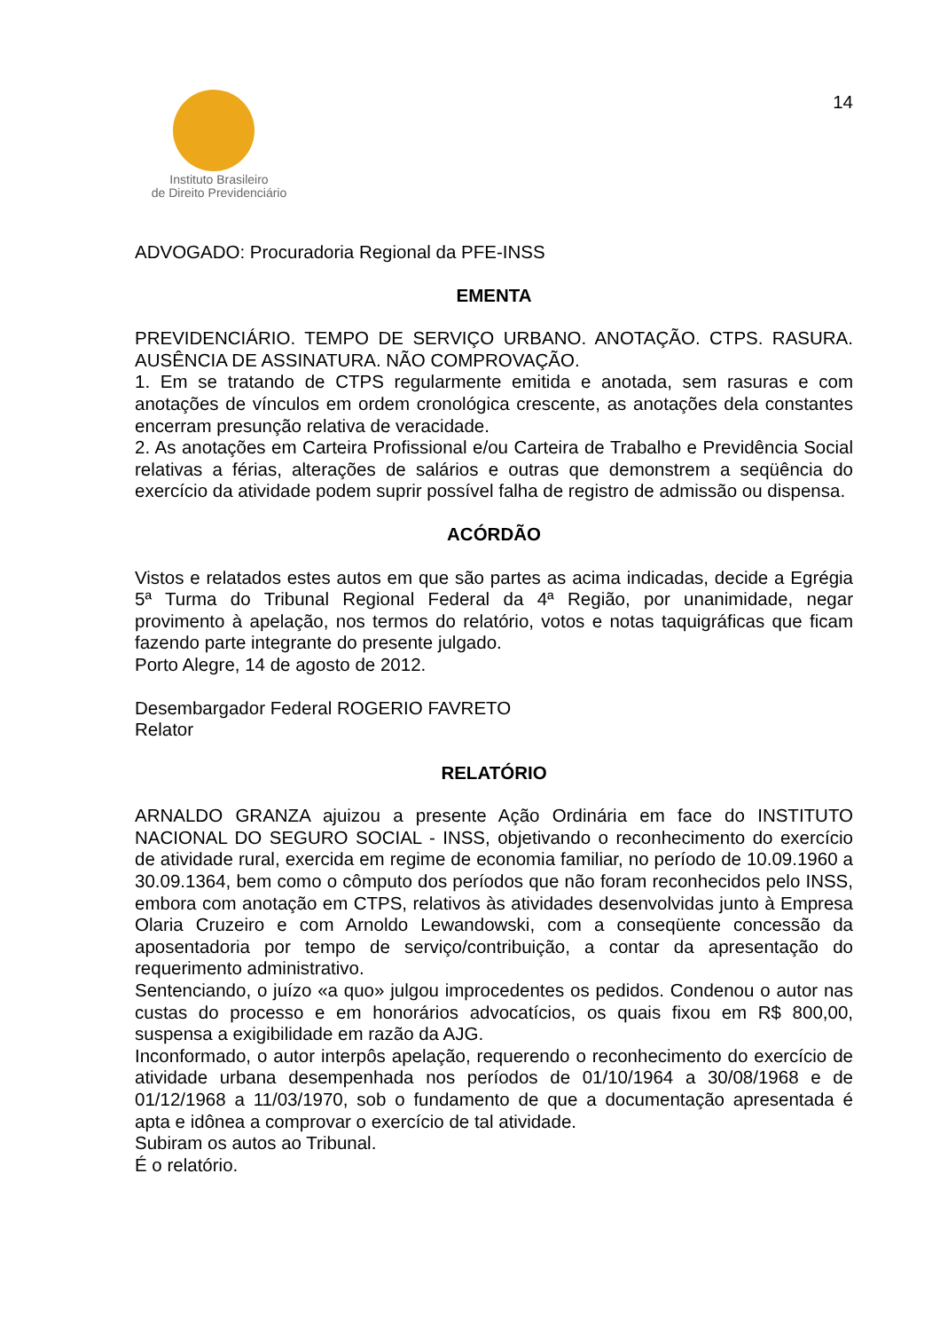Instituto Brasileiro
de Direito Previdenciário
14
ADVOGADO: Procuradoria Regional da PFE-INSS
EMENTA
PREVIDENCIÁRIO. TEMPO DE SERVIÇO URBANO. ANOTAÇÃO. CTPS. RASURA. AUSÊNCIA DE ASSINATURA. NÃO COMPROVAÇÃO.
1. Em se tratando de CTPS regularmente emitida e anotada, sem rasuras e com anotações de vínculos em ordem cronológica crescente, as anotações dela constantes encerram presunção relativa de veracidade.
2. As anotações em Carteira Profissional e/ou Carteira de Trabalho e Previdência Social relativas a férias, alterações de salários e outras que demonstrem a seqüência do exercício da atividade podem suprir possível falha de registro de admissão ou dispensa.
ACÓRDÃO
Vistos e relatados estes autos em que são partes as acima indicadas, decide a Egrégia 5ª Turma do Tribunal Regional Federal da 4ª Região, por unanimidade, negar provimento à apelação, nos termos do relatório, votos e notas taquigráficas que ficam fazendo parte integrante do presente julgado.
Porto Alegre, 14 de agosto de 2012.
Desembargador Federal ROGERIO FAVRETO
Relator
RELATÓRIO
ARNALDO GRANZA ajuizou a presente Ação Ordinária em face do INSTITUTO NACIONAL DO SEGURO SOCIAL - INSS, objetivando o reconhecimento do exercício de atividade rural, exercida em regime de economia familiar, no período de 10.09.1960 a 30.09.1364, bem como o cômputo dos períodos que não foram reconhecidos pelo INSS, embora com anotação em CTPS, relativos às atividades desenvolvidas junto à Empresa Olaria Cruzeiro e com Arnoldo Lewandowski, com a conseqüente concessão da aposentadoria por tempo de serviço/contribuição, a contar da apresentação do requerimento administrativo.
Sentenciando, o juízo «a quo» julgou improcedentes os pedidos. Condenou o autor nas custas do processo e em honorários advocatícios, os quais fixou em R$ 800,00, suspensa a exigibilidade em razão da AJG.
Inconformado, o autor interpôs apelação, requerendo o reconhecimento do exercício de atividade urbana desempenhada nos períodos de 01/10/1964 a 30/08/1968 e de 01/12/1968 a 11/03/1970, sob o fundamento de que a documentação apresentada é apta e idônea a comprovar o exercício de tal atividade.
Subiram os autos ao Tribunal.
É o relatório.